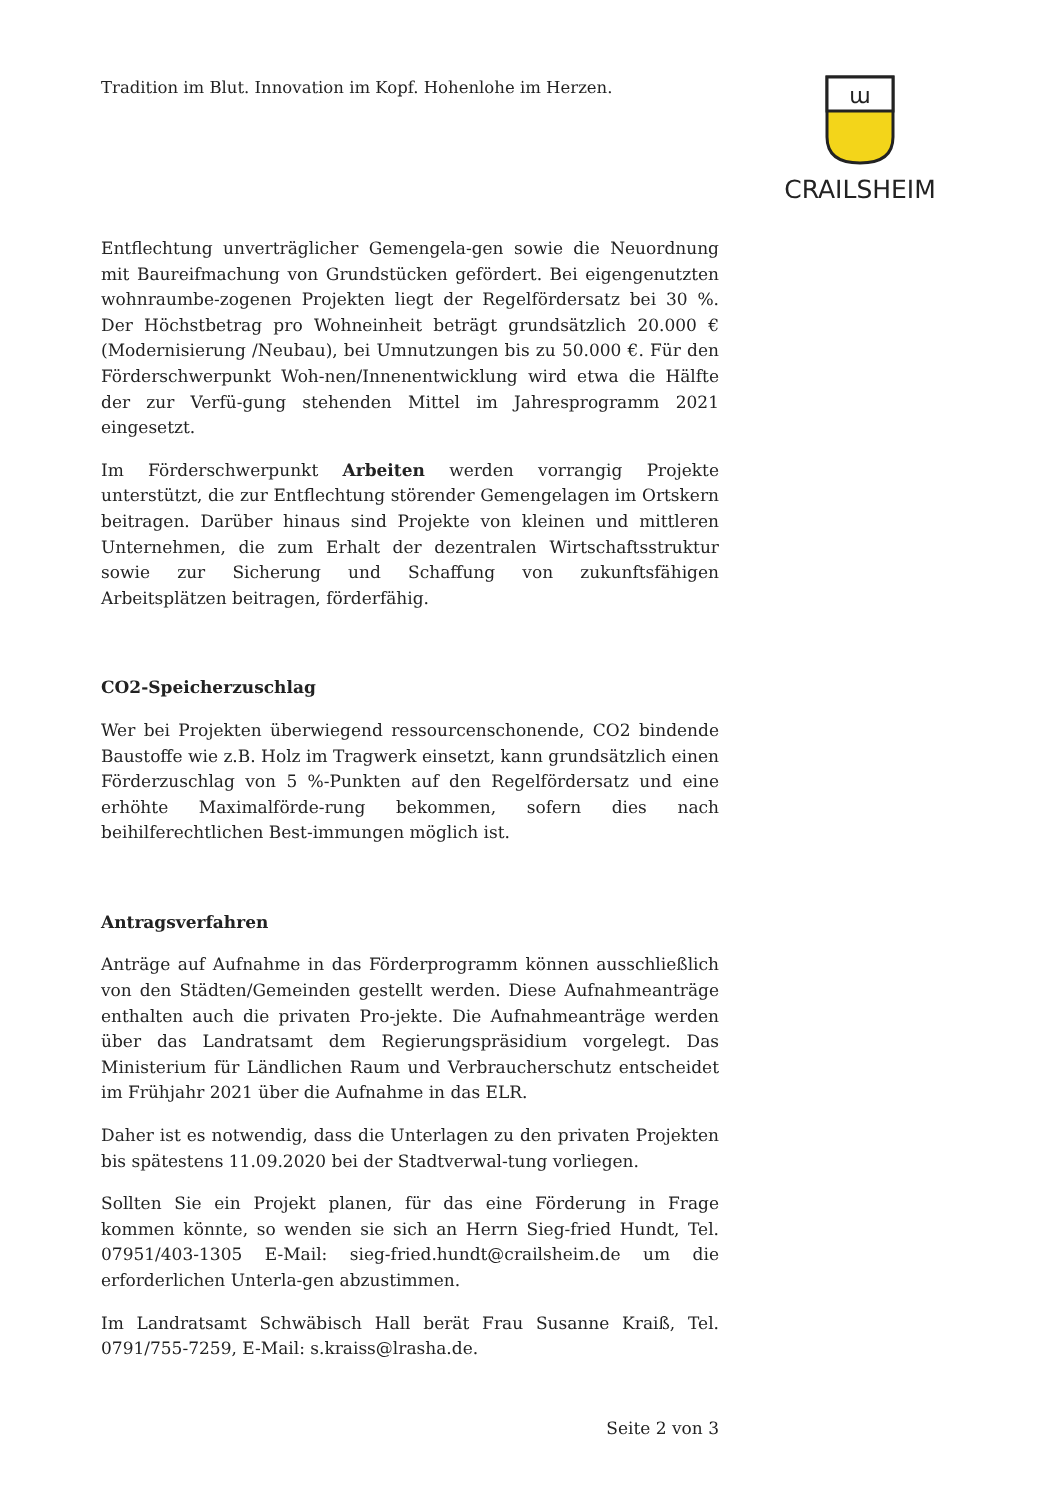Tradition im Blut. Innovation im Kopf. Hohenlohe im Herzen.
ա
CRAILSHEIM
Entflechtung unverträglicher Gemengela-gen sowie die Neuordnung mit Baureifmachung von Grundstücken gefördert. Bei eigengenutzten wohnraumbe-zogenen Projekten liegt der Regelfördersatz bei 30 %. Der Höchstbetrag pro Wohneinheit beträgt grundsätzlich 20.000 € (Modernisierung /Neubau), bei Umnutzungen bis zu 50.000 €. Für den Förderschwerpunkt Woh-nen/Innenentwicklung wird etwa die Hälfte der zur Verfü-gung stehenden Mittel im Jahresprogramm 2021 eingesetzt.
Im Förderschwerpunkt Arbeiten werden vorrangig Projekte unterstützt, die zur Entflechtung störender Gemengelagen im Ortskern beitragen. Darüber hinaus sind Projekte von kleinen und mittleren Unternehmen, die zum Erhalt der dezentralen Wirtschaftsstruktur sowie zur Sicherung und Schaffung von zukunftsfähigen Arbeitsplätzen beitragen, förderfähig.
CO2-Speicherzuschlag
Wer bei Projekten überwiegend ressourcenschonende, CO2 bindende Baustoffe wie z.B. Holz im Tragwerk einsetzt, kann grundsätzlich einen Förderzuschlag von 5 %-Punkten auf den Regelfördersatz und eine erhöhte Maximalförde-rung bekommen, sofern dies nach beihilferechtlichen Best-immungen möglich ist.
Antragsverfahren
Anträge auf Aufnahme in das Förderprogramm können ausschließlich von den Städten/Gemeinden gestellt werden. Diese Aufnahmeanträge enthalten auch die privaten Pro-jekte. Die Aufnahmeanträge werden über das Landratsamt dem Regierungspräsidium vorgelegt. Das Ministerium für Ländlichen Raum und Verbraucherschutz entscheidet im Frühjahr 2021 über die Aufnahme in das ELR.
Daher ist es notwendig, dass die Unterlagen zu den privaten Projekten bis spätestens 11.09.2020 bei der Stadtverwal-tung vorliegen.
Sollten Sie ein Projekt planen, für das eine Förderung in Frage kommen könnte, so wenden sie sich an Herrn Sieg-fried Hundt, Tel. 07951/403-1305 E-Mail: sieg-fried.hundt@crailsheim.de um die erforderlichen Unterla-gen abzustimmen.
Im Landratsamt Schwäbisch Hall berät Frau Susanne Kraiß, Tel. 0791/755-7259, E-Mail: s.kraiss@lrasha.de.
Seite 2 von 3